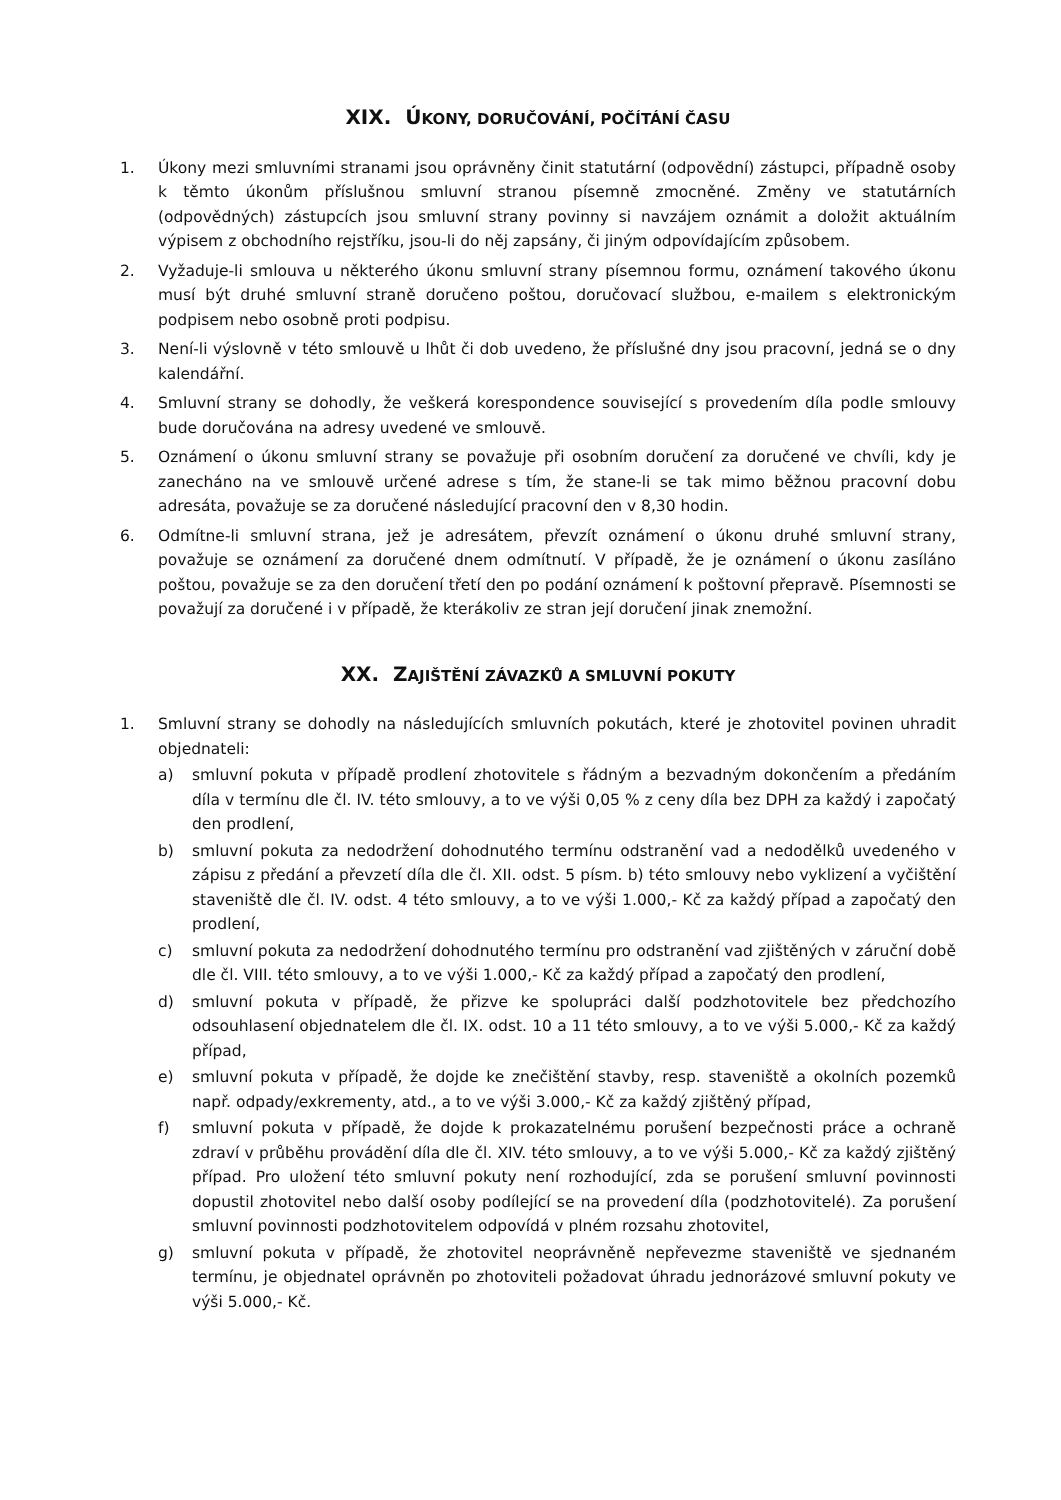XIX. ÚKONY, DORUČOVÁNÍ, POČÍTÁNÍ ČASU
1. Úkony mezi smluvními stranami jsou oprávněny činit statutární (odpovědní) zástupci, případně osoby k těmto úkonům příslušnou smluvní stranou písemně zmocněné. Změny ve statutárních (odpovědných) zástupcích jsou smluvní strany povinny si navzájem oznámit a doložit aktuálním výpisem z obchodního rejstříku, jsou-li do něj zapsány, či jiným odpovídajícím způsobem.
2. Vyžaduje-li smlouva u některého úkonu smluvní strany písemnou formu, oznámení takového úkonu musí být druhé smluvní straně doručeno poštou, doručovací službou, e-mailem s elektronickým podpisem nebo osobně proti podpisu.
3. Není-li výslovně v této smlouvě u lhůt či dob uvedeno, že příslušné dny jsou pracovní, jedná se o dny kalendářní.
4. Smluvní strany se dohodly, že veškerá korespondence související s provedením díla podle smlouvy bude doručována na adresy uvedené ve smlouvě.
5. Oznámení o úkonu smluvní strany se považuje při osobním doručení za doručené ve chvíli, kdy je zanecháno na ve smlouvě určené adrese s tím, že stane-li se tak mimo běžnou pracovní dobu adresáta, považuje se za doručené následující pracovní den v 8,30 hodin.
6. Odmítne-li smluvní strana, jež je adresátem, převzít oznámení o úkonu druhé smluvní strany, považuje se oznámení za doručené dnem odmítnutí. V případě, že je oznámení o úkonu zasíláno poštou, považuje se za den doručení třetí den po podání oznámení k poštovní přepravě. Písemnosti se považují za doručené i v případě, že kterákoliv ze stran její doručení jinak znemožní.
XX. ZAJIŠTĚNÍ ZÁVAZKŮ A SMLUVNÍ POKUTY
1. Smluvní strany se dohodly na následujících smluvních pokutách, které je zhotovitel povinen uhradit objednateli:
a) smluvní pokuta v případě prodlení zhotovitele s řádným a bezvadným dokončením a předáním díla v termínu dle čl. IV. této smlouvy, a to ve výši 0,05 % z ceny díla bez DPH za každý i započatý den prodlení,
b) smluvní pokuta za nedodržení dohodnutého termínu odstranění vad a nedodělků uvedeného v zápisu z předání a převzetí díla dle čl. XII. odst. 5 písm. b) této smlouvy nebo vyklizení a vyčištění staveniště dle čl. IV. odst. 4 této smlouvy, a to ve výši 1.000,- Kč za každý případ a započatý den prodlení,
c) smluvní pokuta za nedodržení dohodnutého termínu pro odstranění vad zjištěných v záruční době dle čl. VIII. této smlouvy, a to ve výši 1.000,- Kč za každý případ a započatý den prodlení,
d) smluvní pokuta v případě, že přizve ke spolupráci další podzhotovitele bez předchozího odsouhlasení objednatelem dle čl. IX. odst. 10 a 11 této smlouvy, a to ve výši 5.000,- Kč za každý případ,
e) smluvní pokuta v případě, že dojde ke znečištění stavby, resp. staveniště a okolních pozemků např. odpady/exkrementy, atd., a to ve výši 3.000,- Kč za každý zjištěný případ,
f) smluvní pokuta v případě, že dojde k prokazatelnému porušení bezpečnosti práce a ochraně zdraví v průběhu provádění díla dle čl. XIV. této smlouvy, a to ve výši 5.000,- Kč za každý zjištěný případ. Pro uložení této smluvní pokuty není rozhodující, zda se porušení smluvní povinnosti dopustil zhotovitel nebo další osoby podílející se na provedení díla (podzhotovitelé). Za porušení smluvní povinnosti podzhotovitelem odpovídá v plném rozsahu zhotovitel,
g) smluvní pokuta v případě, že zhotovitel neoprávněně nepřevezme staveniště ve sjednaném termínu, je objednatel oprávněn po zhotoviteli požadovat úhradu jednorázové smluvní pokuty ve výši 5.000,- Kč.